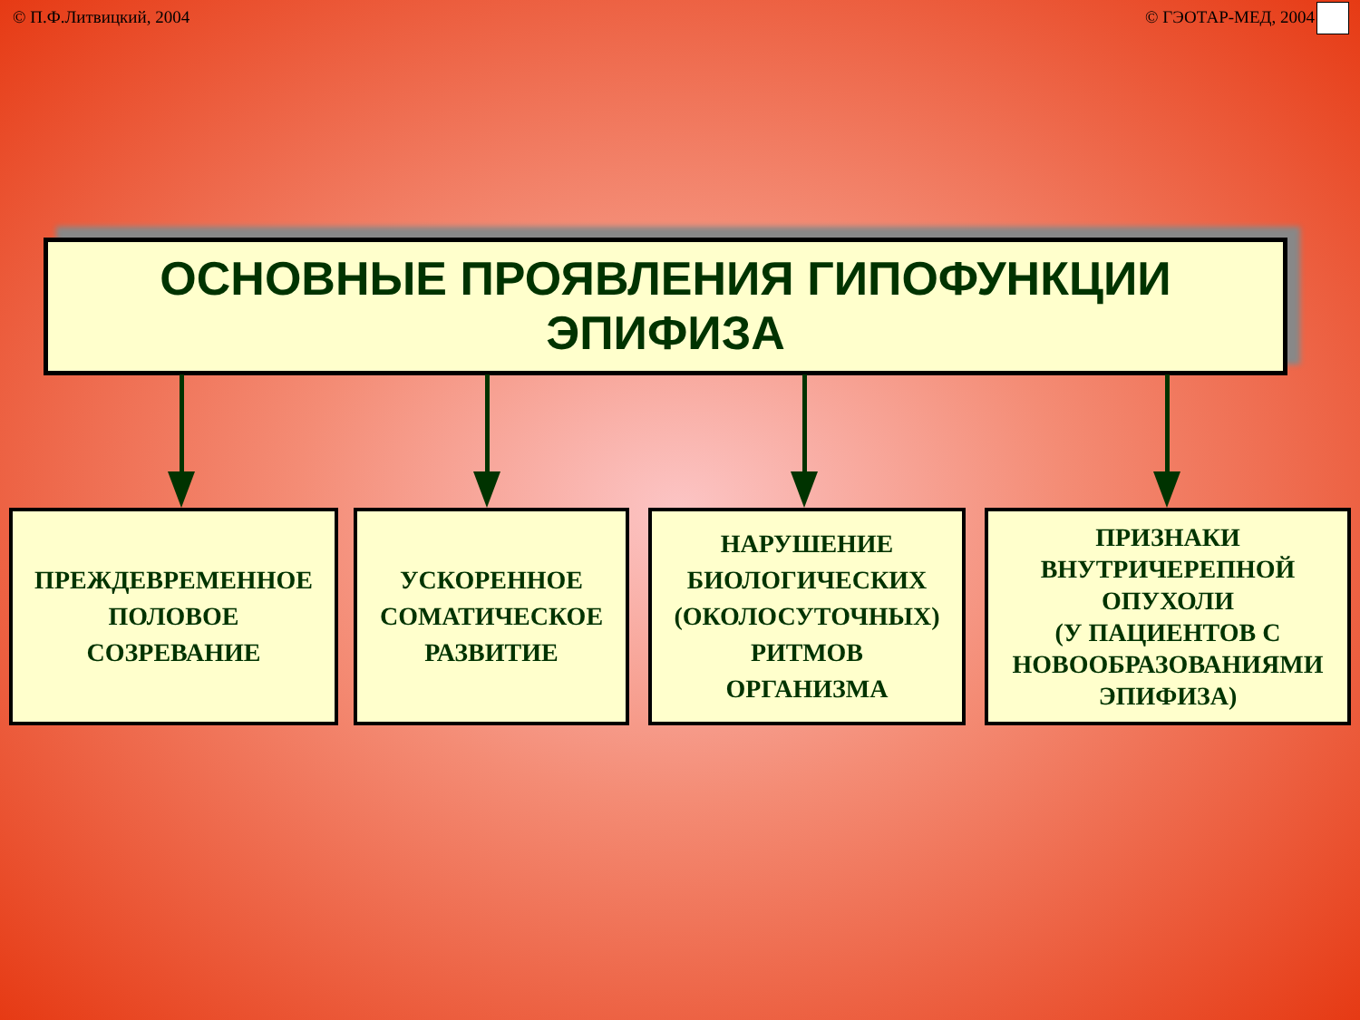© П.Ф.Литвицкий, 2004 © ГЭОТАР-МЕД, 2004
ОСНОВНЫЕ ПРОЯВЛЕНИЯ ГИПОФУНКЦИИ
ЭПИФИЗА
ПРЕЖДЕВРЕМЕННОЕ
ПОЛОВОЕ
СОЗРЕВАНИЕ
УСКОРЕННОЕ
СОМАТИЧЕСКОЕ
РАЗВИТИЕ
НАРУШЕНИЕ
БИОЛОГИЧЕСКИХ
(ОКОЛОСУТОЧНЫХ)
РИТМОВ
ОРГАНИЗМА
ПРИЗНАКИ
ВНУТРИЧЕРЕПНОЙ
ОПУХОЛИ
(У ПАЦИЕНТОВ С
НОВООБРАЗОВАНИЯМИ
ЭПИФИЗА)